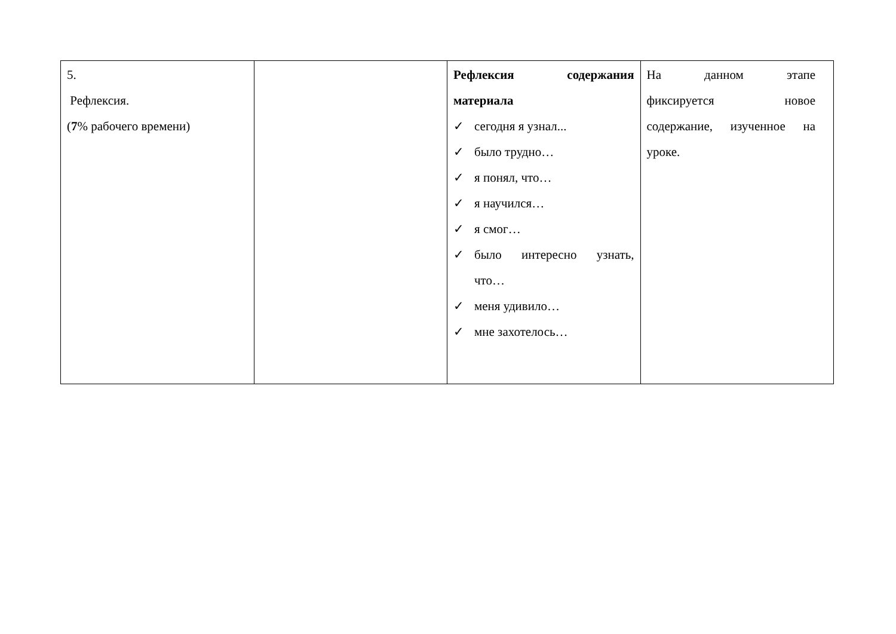| 5. Рефлексия. ( 7 % рабочего времени) | | Рефлексия содержания материала ✓ сегодня я узнал... ✓ было трудно… ✓ я понял, что… ✓ я научился… ✓ я смог… ✓ было интересно узнать, что… ✓ меня удивило… ✓ мне захотелось… | На данном этапе фиксируется новое содержание, изученное на уроке. |